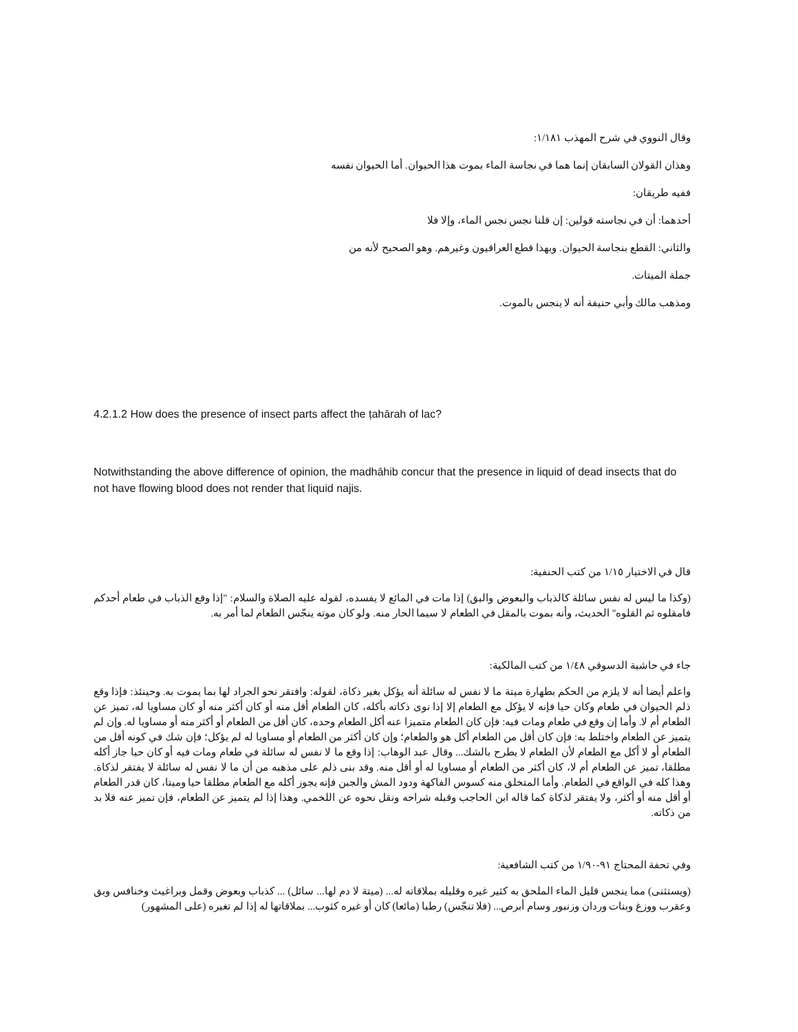وقال النووي في شرح المهذب ١/١٨١:
وهذان القولان السابقان إنما هما في نجاسة الماء بموت هذا الحيوان. أما الحيوان نفسه ففيه طريقان:
أحدهما: أن في نجاسته قولين: إن قلنا نجس نجس الماء، وإلا فلا
والثاني: القطع بنجاسة الحيوان. وبهذا قطع العراقيون وغيرهم. وهو الصحيح لأنه من جملة الميتات.
ومذهب مالك وأبي حنيفة أنه لا ينجس بالموت.
4.2.1.2 How does the presence of insect parts affect the ṭahārah of lac?
Notwithstanding the above difference of opinion, the madhāhib concur that the presence in liquid of dead insects that do not have flowing blood does not render that liquid najis.
قال في الاختيار ١/١٥ من كتب الحنفية:
(وكذا ما ليس له نفس سائلة كالذباب والبعوض والبق) إذا مات في المائع لا يفسده، لقوله عليه الصلاة والسلام: "إذا وقع الذباب في طعام أحدكم فامقلوه ثم القلوه" الحديث، وأنه بموت بالمقل في الطعام لا سيما الحار منه. ولو كان موته ينجّس الطعام لما أمر به.
جاء في حاشية الدسوقي ١/٤٨ من كتب المالكية:
واعلم أيضا أنه لا يلزم من الحكم بطهارة ميتة ما لا نفس له سائلة أنه يؤكل بغير ذكاة، لقوله: وافتقر نحو الجراد لها بما يموت به. وحينئذ: فإذا وقع ذلم الحيوان في طعام وكان حيا فإنه لا يؤكل مع الطعام إلا إذا نوى ذكاته بأكله، كان الطعام أقل منه أو كان أكثر منه أو كان مساويا له، تميز عن الطعام أم لا. وأما إن وقع في طعام ومات فيه: فإن كان الطعام متميزا عنه أكل الطعام وحده، كان أقل من الطعام أو أكثر منه أو مساويا له. وإن لم يتميز عن الطعام واختلط به: فإن كان أقل من الطعام أكل هو والطعام؛ وإن كان أكثر من الطعام أو مساويا له لم يؤكل؛ فإن شك في كونه أقل من الطعام أو لا أكل مع الطعام لأن الطعام لا يطرح بالشك... وقال عبد الوهاب: إذا وقع ما لا نفس له سائلة في طعام ومات فيه أو كان حيا جاز أكله مطلقا، تميز عن الطعام أم لا، كان أكثر من الطعام أو مساويا له أو أقل منه. وقد بنى ذلم على مذهبه من أن ما لا نفس له سائلة لا يفتقر لذكاة. وهذا كله في الواقع في الطعام. وأما المتخلق منه كسوس الفاكهة ودود المش والجبن فإنه يجوز أكله مع الطعام مطلقا حيا وميتا، كان قدر الطعام أو أقل منه أو أكثر، ولا يفتقر لذكاة كما قاله ابن الحاجب وقبله شراحه ونقل نحوه عن اللخمي. وهذا إذا لم يتميز عن الطعام، فإن تميز عنه فلا بد من ذكاته.
وفي تحفة المحتاج ٩١-١/٩٠ من كتب الشافعية:
(ويستثنى) مما ينجس قليل الماء الملحق به كثير غيره وقليله بملاقاته له... (ميتة لا دم لها... سائل) ... كذباب وبعوض وقمل وبراغيث وخنافس وبق وعقرب ووزغ وبنات وردان وزنبور وسام أبرص... (فلا تنجّس) رطبا (مائعا) كان أو غيره كثوب... بملاقاتها له إذا لم تغيره (على المشهور)